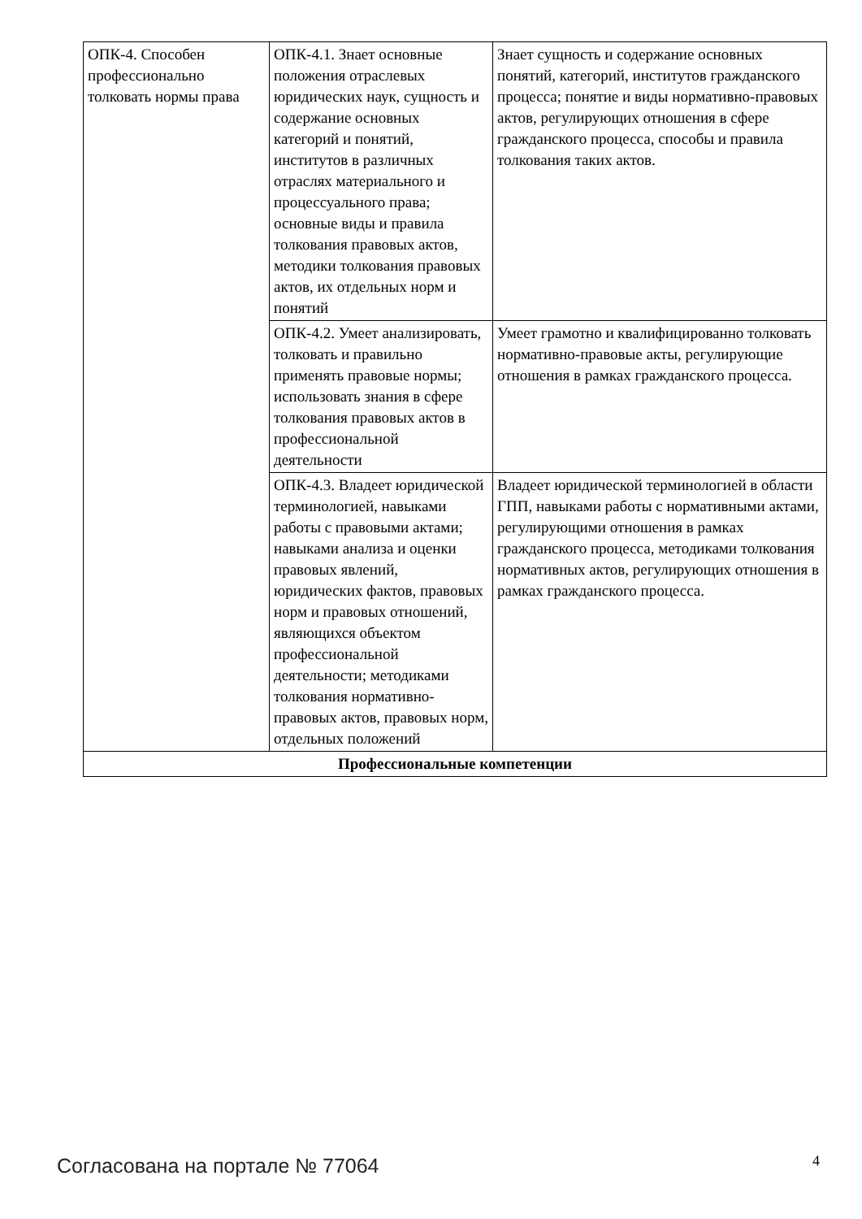| ОПК-4. Способен профессионально толковать нормы права | ОПК-4.1. Знает основные положения отраслевых юридических наук, сущность и содержание основных категорий и понятий, институтов в различных отраслях материального и процессуального права; основные виды и правила толкования правовых актов, методики толкования правовых актов, их отдельных норм и понятий | Знает сущность и содержание основных понятий, категорий, институтов гражданского процесса; понятие и виды нормативно-правовых актов, регулирующих отношения в сфере гражданского процесса, способы и правила толкования таких актов. |
| | ОПК-4.2. Умеет анализировать, толковать и правильно применять правовые нормы; использовать знания в сфере толкования правовых актов в профессиональной деятельности | Умеет грамотно и квалифицированно толковать нормативно-правовые акты, регулирующие отношения в рамках гражданского процесса. |
| | ОПК-4.3. Владеет юридической терминологией, навыками работы с правовыми актами; навыками анализа и оценки правовых явлений, юридических фактов, правовых норм и правовых отношений, являющихся объектом профессиональной деятельности; методиками толкования нормативно-правовых актов, правовых норм, отдельных положений | Владеет юридической терминологией в области ГПП, навыками работы с нормативными актами, регулирующими отношения в рамках гражданского процесса, методиками толкования нормативных актов, регулирующих отношения в рамках гражданского процесса. |
| Профессиональные компетенции | | |
Согласована на портале № 77064 4